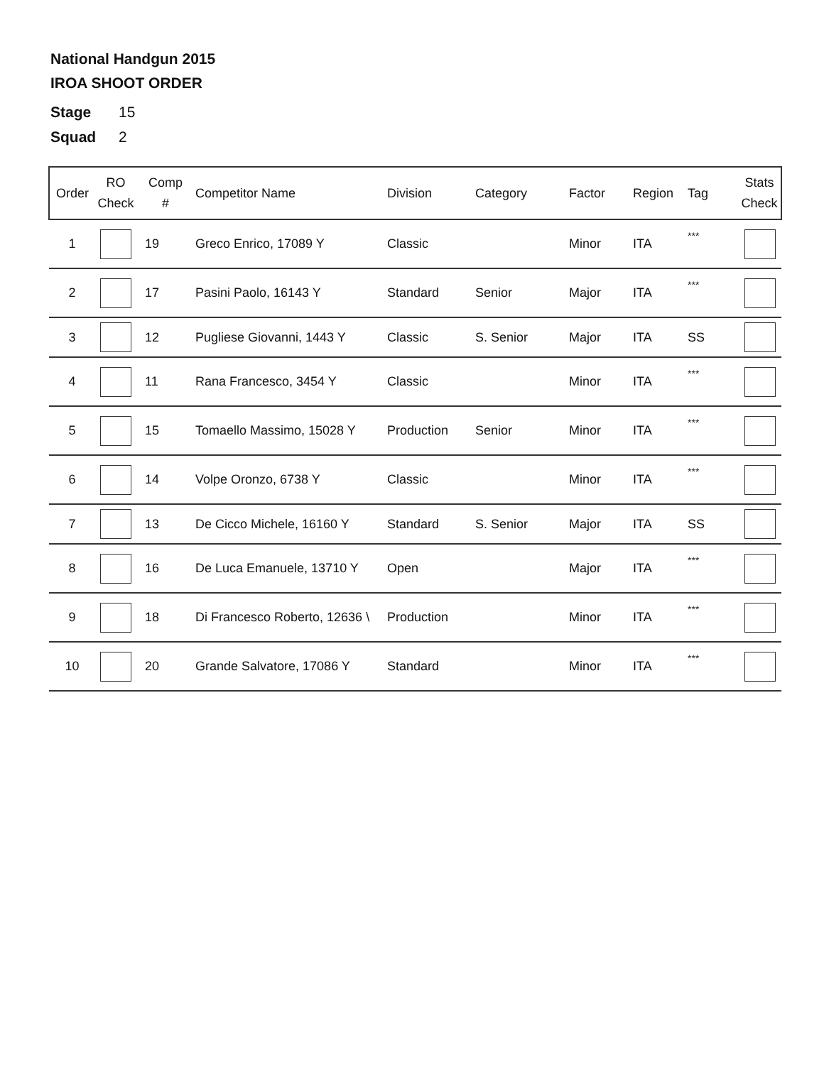National Handgun 2015
IROA SHOOT ORDER
Stage 15
Squad 2
| Order | RO Check | Comp # | Competitor Name | Division | Category | Factor | Region | Tag | Stats Check |
| --- | --- | --- | --- | --- | --- | --- | --- | --- | --- |
| 1 | | 19 | Greco Enrico, 17089 Y | Classic | | Minor | ITA | *** | |
| 2 | | 17 | Pasini Paolo, 16143 Y | Standard | Senior | Major | ITA | *** | |
| 3 | | 12 | Pugliese Giovanni, 1443 Y | Classic | S. Senior | Major | ITA | SS | |
| 4 | | 11 | Rana Francesco, 3454 Y | Classic | | Minor | ITA | *** | |
| 5 | | 15 | Tomaello Massimo, 15028 Y | Production | Senior | Minor | ITA | *** | |
| 6 | | 14 | Volpe Oronzo, 6738 Y | Classic | | Minor | ITA | *** | |
| 7 | | 13 | De Cicco Michele, 16160 Y | Standard | S. Senior | Major | ITA | SS | |
| 8 | | 16 | De Luca Emanuele, 13710 Y | Open | | Major | ITA | *** | |
| 9 | | 18 | Di Francesco Roberto, 12636 \ | Production | | Minor | ITA | *** | |
| 10 | | 20 | Grande Salvatore, 17086 Y | Standard | | Minor | ITA | *** | |